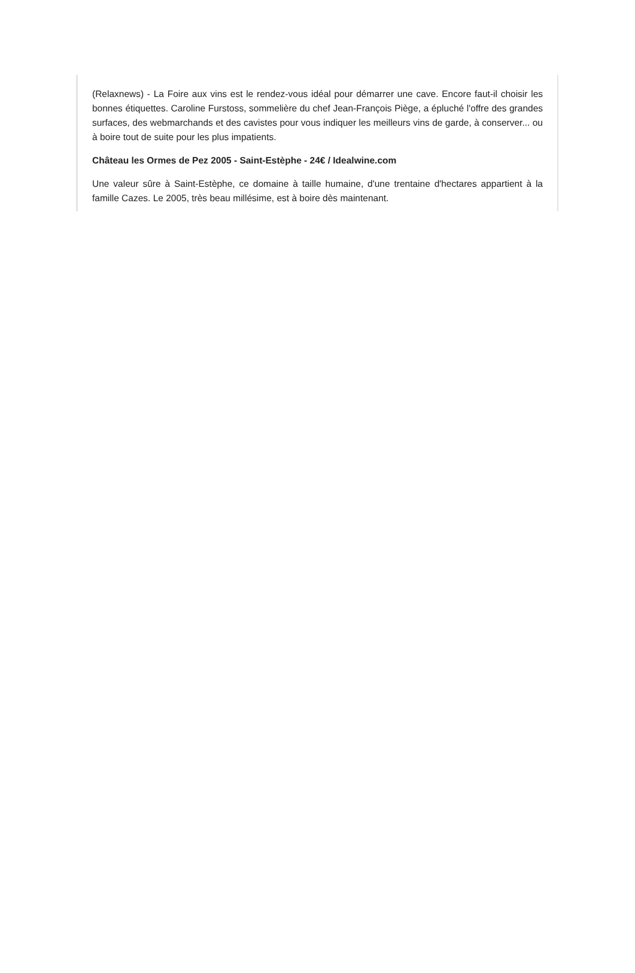(Relaxnews) - La Foire aux vins est le rendez-vous idéal pour démarrer une cave. Encore faut-il choisir les bonnes étiquettes. Caroline Furstoss, sommelière du chef Jean-François Piège, a épluché l'offre des grandes surfaces, des webmarchands et des cavistes pour vous indiquer les meilleurs vins de garde, à conserver... ou à boire tout de suite pour les plus impatients.
Château les Ormes de Pez 2005 - Saint-Estèphe - 24€ / Idealwine.com
Une valeur sûre à Saint-Estèphe, ce domaine à taille humaine, d'une trentaine d'hectares appartient à la famille Cazes. Le 2005, très beau millésime, est à boire dès maintenant.